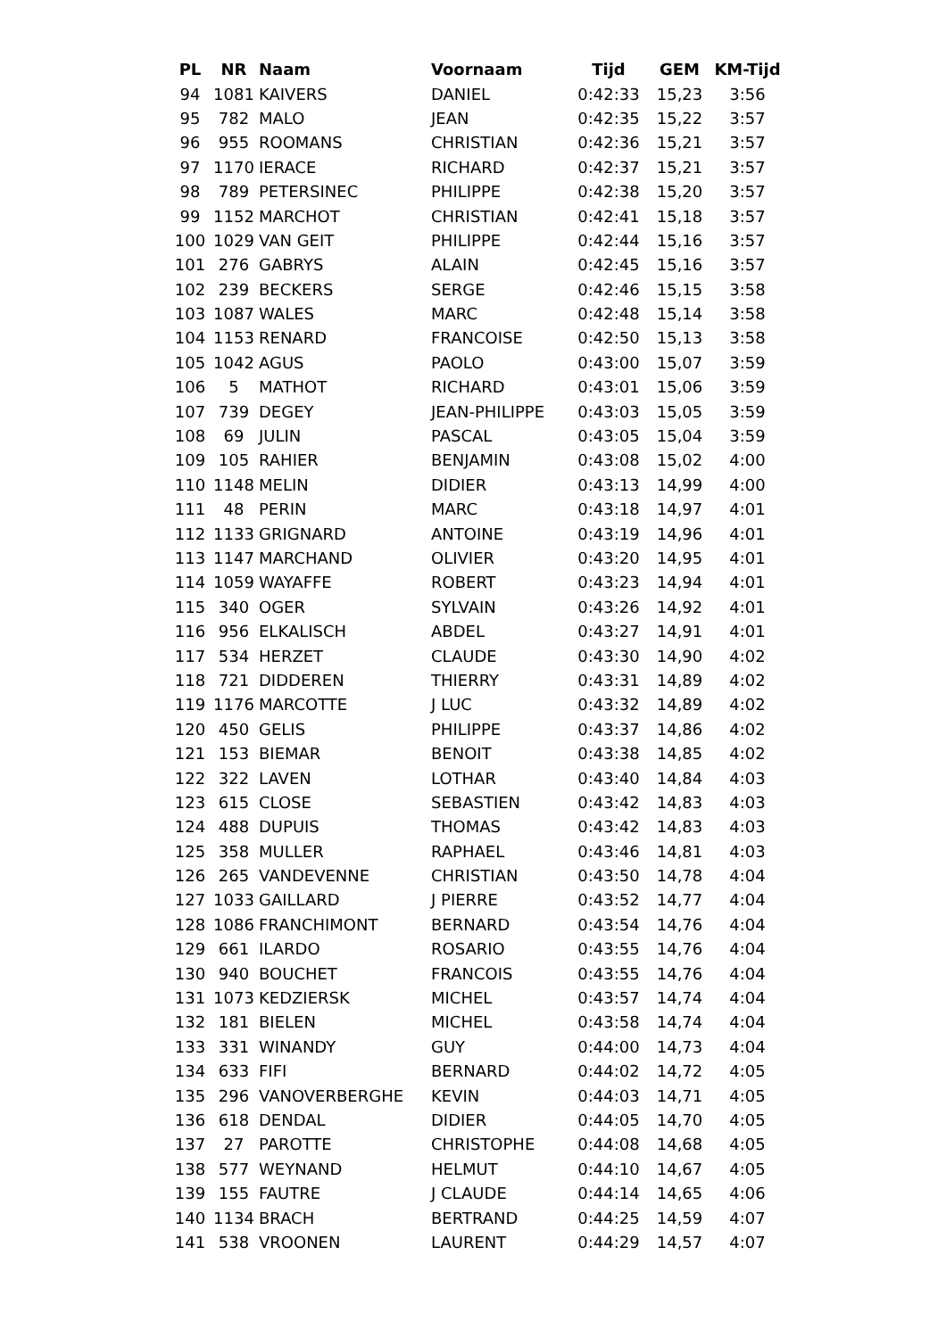| PL | NR | Naam | Voornaam | Tijd | GEM | KM-Tijd |
| --- | --- | --- | --- | --- | --- | --- |
| 94 | 1081 | KAIVERS | DANIEL | 0:42:33 | 15,23 | 3:56 |
| 95 | 782 | MALO | JEAN | 0:42:35 | 15,22 | 3:57 |
| 96 | 955 | ROOMANS | CHRISTIAN | 0:42:36 | 15,21 | 3:57 |
| 97 | 1170 | IERACE | RICHARD | 0:42:37 | 15,21 | 3:57 |
| 98 | 789 | PETERSINEC | PHILIPPE | 0:42:38 | 15,20 | 3:57 |
| 99 | 1152 | MARCHOT | CHRISTIAN | 0:42:41 | 15,18 | 3:57 |
| 100 | 1029 | VAN GEIT | PHILIPPE | 0:42:44 | 15,16 | 3:57 |
| 101 | 276 | GABRYS | ALAIN | 0:42:45 | 15,16 | 3:57 |
| 102 | 239 | BECKERS | SERGE | 0:42:46 | 15,15 | 3:58 |
| 103 | 1087 | WALES | MARC | 0:42:48 | 15,14 | 3:58 |
| 104 | 1153 | RENARD | FRANCOISE | 0:42:50 | 15,13 | 3:58 |
| 105 | 1042 | AGUS | PAOLO | 0:43:00 | 15,07 | 3:59 |
| 106 | 5 | MATHOT | RICHARD | 0:43:01 | 15,06 | 3:59 |
| 107 | 739 | DEGEY | JEAN-PHILIPPE | 0:43:03 | 15,05 | 3:59 |
| 108 | 69 | JULIN | PASCAL | 0:43:05 | 15,04 | 3:59 |
| 109 | 105 | RAHIER | BENJAMIN | 0:43:08 | 15,02 | 4:00 |
| 110 | 1148 | MELIN | DIDIER | 0:43:13 | 14,99 | 4:00 |
| 111 | 48 | PERIN | MARC | 0:43:18 | 14,97 | 4:01 |
| 112 | 1133 | GRIGNARD | ANTOINE | 0:43:19 | 14,96 | 4:01 |
| 113 | 1147 | MARCHAND | OLIVIER | 0:43:20 | 14,95 | 4:01 |
| 114 | 1059 | WAYAFFE | ROBERT | 0:43:23 | 14,94 | 4:01 |
| 115 | 340 | OGER | SYLVAIN | 0:43:26 | 14,92 | 4:01 |
| 116 | 956 | ELKALISCH | ABDEL | 0:43:27 | 14,91 | 4:01 |
| 117 | 534 | HERZET | CLAUDE | 0:43:30 | 14,90 | 4:02 |
| 118 | 721 | DIDDEREN | THIERRY | 0:43:31 | 14,89 | 4:02 |
| 119 | 1176 | MARCOTTE | J LUC | 0:43:32 | 14,89 | 4:02 |
| 120 | 450 | GELIS | PHILIPPE | 0:43:37 | 14,86 | 4:02 |
| 121 | 153 | BIEMAR | BENOIT | 0:43:38 | 14,85 | 4:02 |
| 122 | 322 | LAVEN | LOTHAR | 0:43:40 | 14,84 | 4:03 |
| 123 | 615 | CLOSE | SEBASTIEN | 0:43:42 | 14,83 | 4:03 |
| 124 | 488 | DUPUIS | THOMAS | 0:43:42 | 14,83 | 4:03 |
| 125 | 358 | MULLER | RAPHAEL | 0:43:46 | 14,81 | 4:03 |
| 126 | 265 | VANDEVENNE | CHRISTIAN | 0:43:50 | 14,78 | 4:04 |
| 127 | 1033 | GAILLARD | J PIERRE | 0:43:52 | 14,77 | 4:04 |
| 128 | 1086 | FRANCHIMONT | BERNARD | 0:43:54 | 14,76 | 4:04 |
| 129 | 661 | ILARDO | ROSARIO | 0:43:55 | 14,76 | 4:04 |
| 130 | 940 | BOUCHET | FRANCOIS | 0:43:55 | 14,76 | 4:04 |
| 131 | 1073 | KEDZIERSK | MICHEL | 0:43:57 | 14,74 | 4:04 |
| 132 | 181 | BIELEN | MICHEL | 0:43:58 | 14,74 | 4:04 |
| 133 | 331 | WINANDY | GUY | 0:44:00 | 14,73 | 4:04 |
| 134 | 633 | FIFI | BERNARD | 0:44:02 | 14,72 | 4:05 |
| 135 | 296 | VANOVERBERGHE | KEVIN | 0:44:03 | 14,71 | 4:05 |
| 136 | 618 | DENDAL | DIDIER | 0:44:05 | 14,70 | 4:05 |
| 137 | 27 | PAROTTE | CHRISTOPHE | 0:44:08 | 14,68 | 4:05 |
| 138 | 577 | WEYNAND | HELMUT | 0:44:10 | 14,67 | 4:05 |
| 139 | 155 | FAUTRE | J CLAUDE | 0:44:14 | 14,65 | 4:06 |
| 140 | 1134 | BRACH | BERTRAND | 0:44:25 | 14,59 | 4:07 |
| 141 | 538 | VROONEN | LAURENT | 0:44:29 | 14,57 | 4:07 |